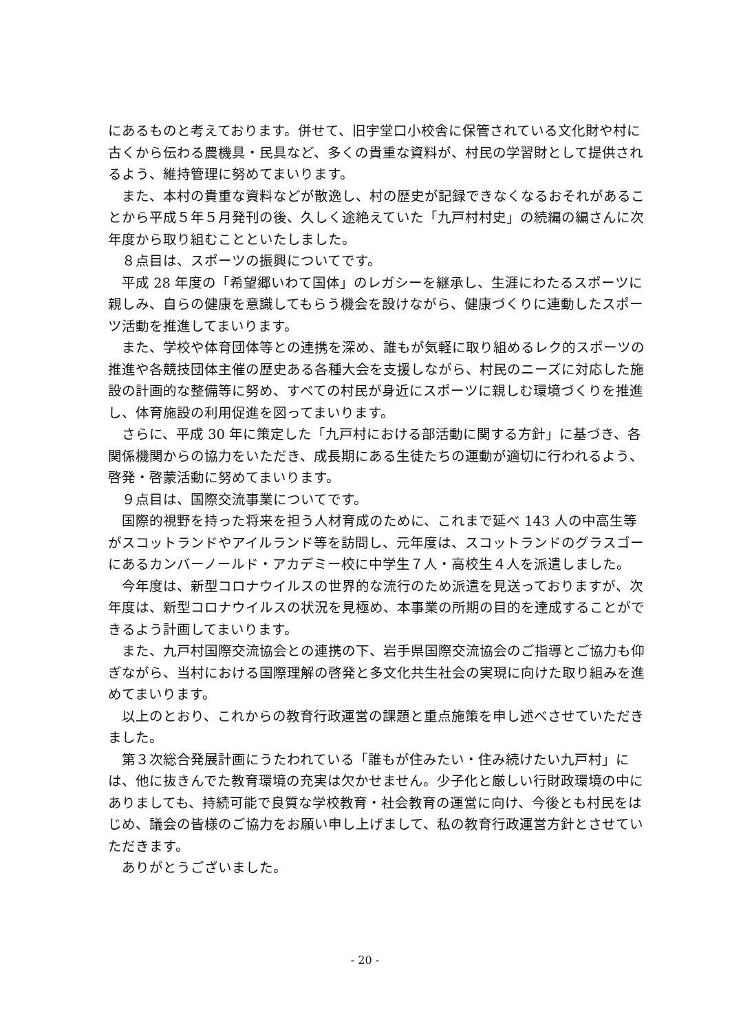にあるものと考えております。併せて、旧宇堂口小校舎に保管されている文化財や村に古くから伝わる農機具・民具など、多くの貴重な資料が、村民の学習財として提供されるよう、維持管理に努めてまいります。
また、本村の貴重な資料などが散逸し、村の歴史が記録できなくなるおそれがあることから平成５年５月発刊の後、久しく途絶えていた「九戸村村史」の続編の編さんに次年度から取り組むことといたしました。
８点目は、スポーツの振興についてです。
平成 28 年度の「希望郷いわて国体」のレガシーを継承し、生涯にわたるスポーツに親しみ、自らの健康を意識してもらう機会を設けながら、健康づくりに連動したスポーツ活動を推進してまいります。
また、学校や体育団体等との連携を深め、誰もが気軽に取り組めるレク的スポーツの推進や各競技団体主催の歴史ある各種大会を支援しながら、村民のニーズに対応した施設の計画的な整備等に努め、すべての村民が身近にスポーツに親しむ環境づくりを推進し、体育施設の利用促進を図ってまいります。
さらに、平成 30 年に策定した「九戸村における部活動に関する方針」に基づき、各関係機関からの協力をいただき、成長期にある生徒たちの運動が適切に行われるよう、啓発・啓蒙活動に努めてまいります。
９点目は、国際交流事業についてです。
国際的視野を持った将来を担う人材育成のために、これまで延べ 143 人の中高生等がスコットランドやアイルランド等を訪問し、元年度は、スコットランドのグラスゴーにあるカンバーノールド・アカデミー校に中学生７人・高校生４人を派遣しました。
今年度は、新型コロナウイルスの世界的な流行のため派遣を見送っておりますが、次年度は、新型コロナウイルスの状況を見極め、本事業の所期の目的を達成することができるよう計画してまいります。
また、九戸村国際交流協会との連携の下、岩手県国際交流協会のご指導とご協力も仰ぎながら、当村における国際理解の啓発と多文化共生社会の実現に向けた取り組みを進めてまいります。
以上のとおり、これからの教育行政運営の課題と重点施策を申し述べさせていただきました。
第３次総合発展計画にうたわれている「誰もが住みたい・住み続けたい九戸村」には、他に抜きんでた教育環境の充実は欠かせません。少子化と厳しい行財政環境の中にありましても、持続可能で良質な学校教育・社会教育の運営に向け、今後とも村民をはじめ、議会の皆様のご協力をお願い申し上げまして、私の教育行政運営方針とさせていただきます。
ありがとうございました。
- 20 -